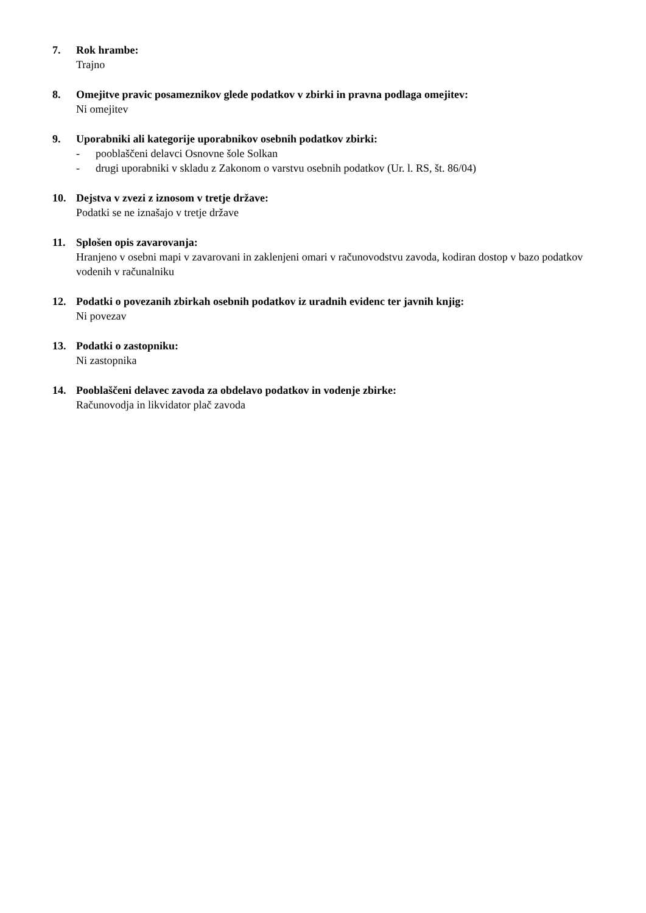7. Rok hrambe:
Trajno
8. Omejitve pravic posameznikov glede podatkov v zbirki in pravna podlaga omejitev:
Ni omejitev
9. Uporabniki ali kategorije uporabnikov osebnih podatkov zbirki:
- pooblaščeni delavci Osnovne šole Solkan
- drugi uporabniki v skladu z Zakonom o varstvu osebnih podatkov (Ur. l. RS, št. 86/04)
10. Dejstva v zvezi z iznosom v tretje države:
Podatki se ne iznašajo v tretje države
11. Splošen opis zavarovanja:
Hranjeno v osebni mapi v zavarovani in zaklenjeni omari v računovodstvu zavoda, kodiran dostop v bazo podatkov vodenih v računalniku
12. Podatki o povezanih zbirkah osebnih podatkov iz uradnih evidenc ter javnih knjig:
Ni povezav
13. Podatki o zastopniku:
Ni zastopnika
14. Pooblaščeni delavec zavoda za obdelavo podatkov in vodenje zbirke:
Računovodja in likvidator plač zavoda